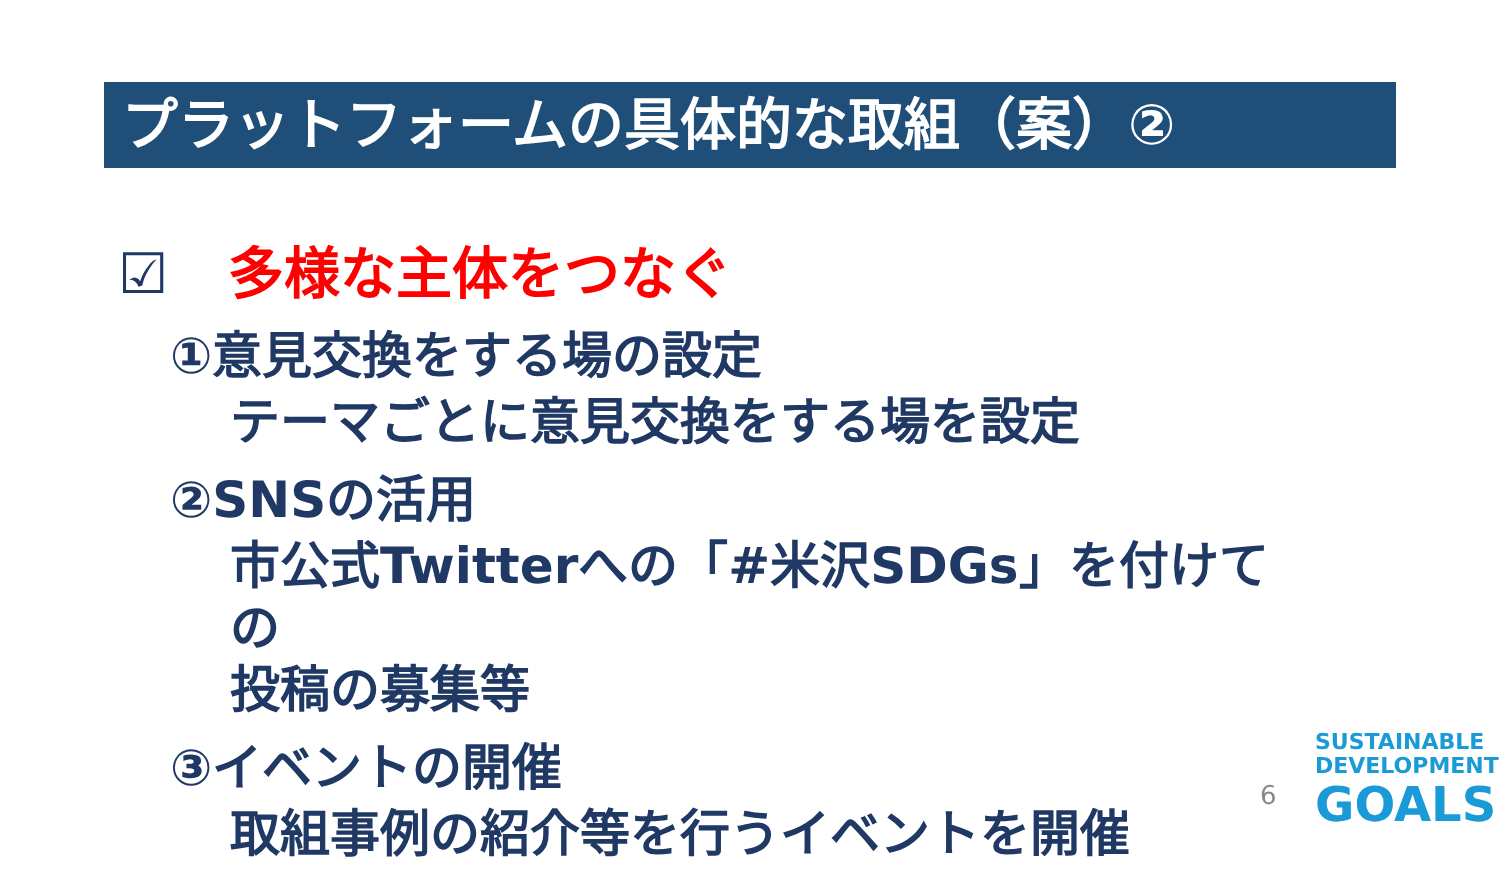プラットフォームの具体的な取組（案）②
☑ 多様な主体をつなぐ
①意見交換をする場の設定
テーマごとに意見交換をする場を設定
②SNSの活用
市公式Twitterへの「#米沢SDGs」を付けての
投稿の募集等
③イベントの開催
取組事例の紹介等を行うイベントを開催
6
SUSTAINABLE
DEVELOPMENT
GOALS